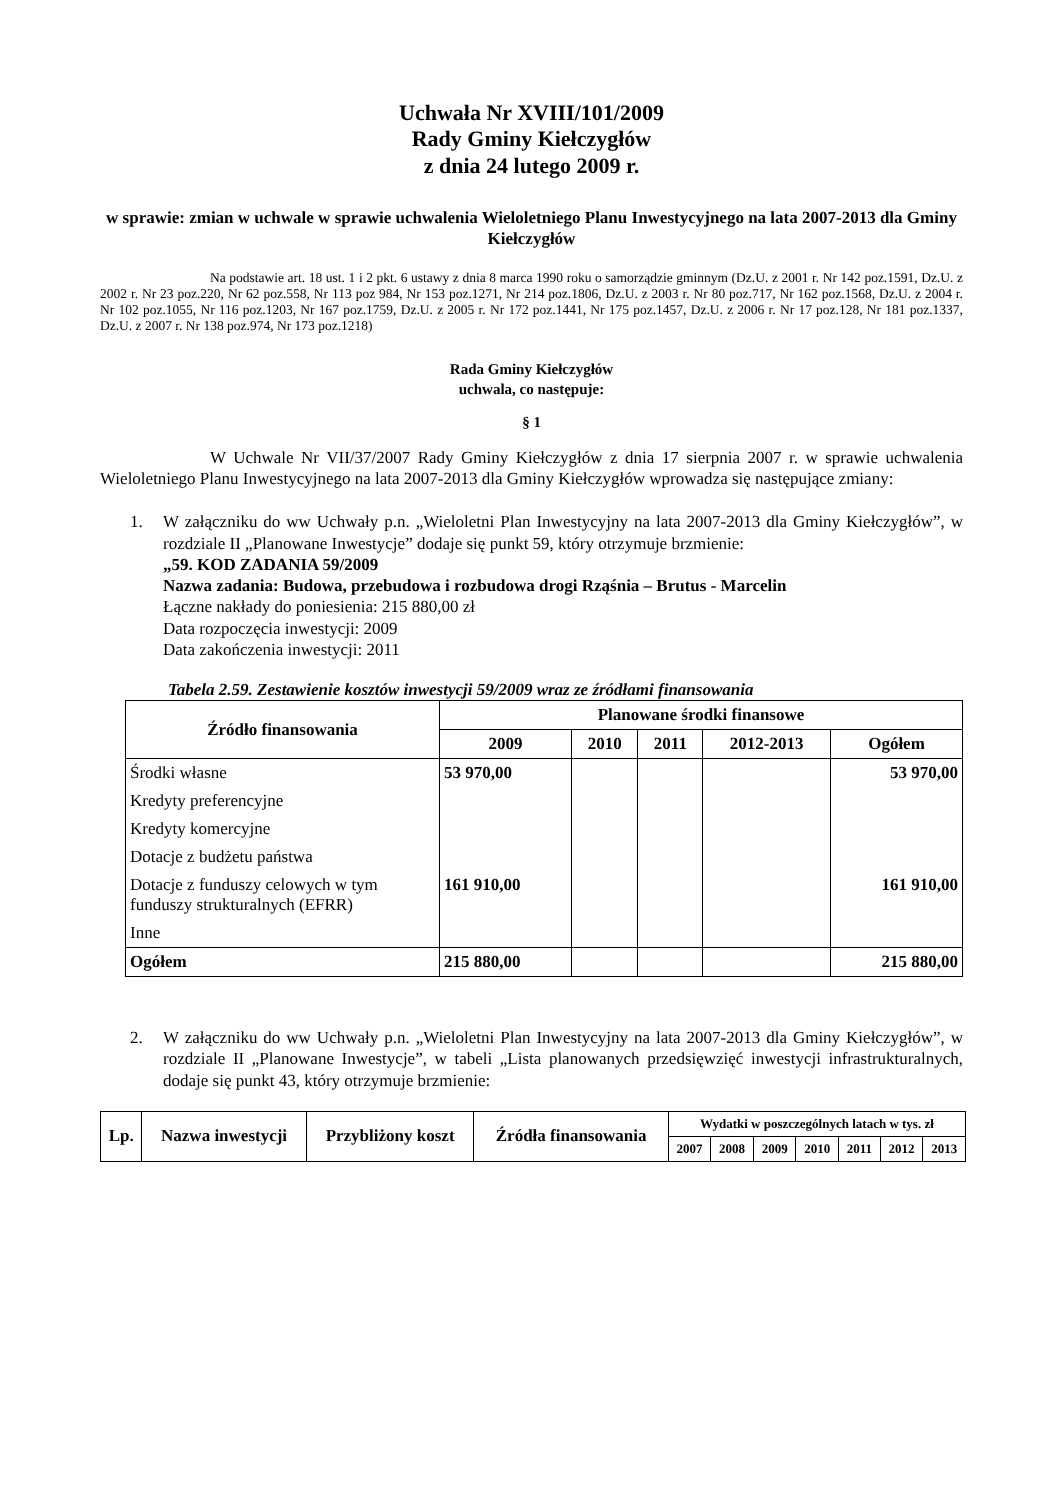Uchwała Nr XVIII/101/2009
Rady Gminy Kiełczygłów
z dnia 24 lutego 2009 r.
w sprawie: zmian w uchwale w sprawie uchwalenia Wieloletniego Planu Inwestycyjnego na lata 2007-2013 dla Gminy Kiełczygłów
Na podstawie art. 18 ust. 1 i 2 pkt. 6 ustawy z dnia 8 marca 1990 roku o samorządzie gminnym (Dz.U. z 2001 r. Nr 142 poz.1591, Dz.U. z 2002 r. Nr 23 poz.220, Nr 62 poz.558, Nr 113 poz 984, Nr 153 poz.1271, Nr 214 poz.1806, Dz.U. z 2003 r. Nr 80 poz.717, Nr 162 poz.1568, Dz.U. z 2004 r. Nr 102 poz.1055, Nr 116 poz.1203, Nr 167 poz.1759, Dz.U. z 2005 r. Nr 172 poz.1441, Nr 175 poz.1457, Dz.U. z 2006 r. Nr 17 poz.128, Nr 181 poz.1337, Dz.U. z 2007 r. Nr 138 poz.974, Nr 173 poz.1218)
Rada Gminy Kiełczygłów
uchwala, co następuje:
§ 1
W Uchwale Nr VII/37/2007 Rady Gminy Kiełczygłów z dnia 17 sierpnia 2007 r. w sprawie uchwalenia Wieloletniego Planu Inwestycyjnego na lata 2007-2013 dla Gminy Kiełczygłów wprowadza się następujące zmiany:
1. W załączniku do ww Uchwały p.n. „Wieloletni Plan Inwestycyjny na lata 2007-2013 dla Gminy Kiełczygłów”, w rozdziale II „Planowane Inwestycje” dodaje się punkt 59, który otrzymuje brzmienie:
„59. KOD ZADANIA 59/2009
Nazwa zadania: Budowa, przebudowa i rozbudowa drogi Rząśnia – Brutus - Marcelin
Łączne nakłady do poniesienia: 215 880,00 zł
Data rozpoczęcia inwestycji: 2009
Data zakończenia inwestycji: 2011
Tabela 2.59. Zestawienie kosztów inwestycji 59/2009 wraz ze źródłami finansowania
| Źródło finansowania | Planowane środki finansowe | | | | |
| --- | --- | --- | --- | --- | --- |
| | 2009 | 2010 | 2011 | 2012-2013 | Ogółem |
| Środki własne | 53 970,00 | | | | 53 970,00 |
| Kredyty preferencyjne | | | | | |
| Kredyty komercyjne | | | | | |
| Dotacje z budżetu państwa | | | | | |
| Dotacje z funduszy celowych w tym funduszy strukturalnych (EFRR) | 161 910,00 | | | | 161 910,00 |
| Inne | | | | | |
| Ogółem | 215 880,00 | | | | 215 880,00 |
2. W załączniku do ww Uchwały p.n. „Wieloletni Plan Inwestycyjny na lata 2007-2013 dla Gminy Kiełczygłów”, w rozdziale II „Planowane Inwestycje”, w tabeli „Lista planowanych przedsięwzięć inwestycji infrastrukturalnych, dodaje się punkt 43, który otrzymuje brzmienie:
| Lp. | Nazwa inwestycji | Przybliżony koszt | Źródła finansowania | Wydatki w poszczególnych latach w tys. zł | | | | | | |
| --- | --- | --- | --- | --- | --- | --- | --- | --- | --- | --- |
| | | | | 2007 | 2008 | 2009 | 2010 | 2011 | 2012 | 2013 |